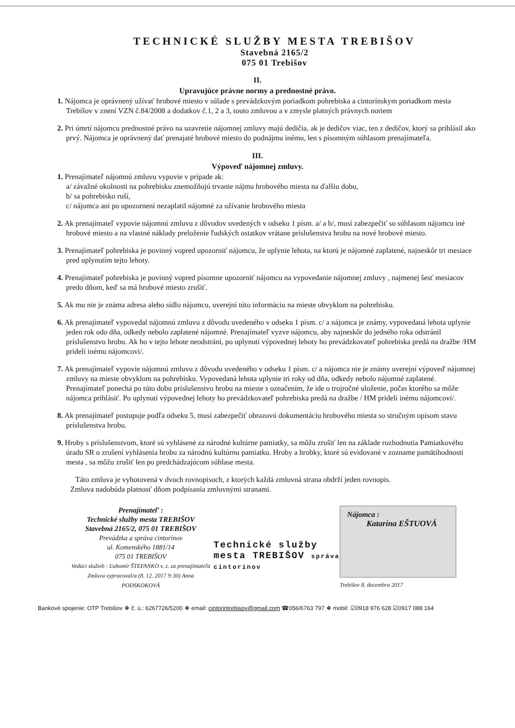TECHNICKÉ SLUŽBY MESTA TREBIŠOV
Stavebná 2165/2
075 01 Trebišov
II.
Upravujúce právne normy a prednostné právo.
1. Nájomca je oprávnený užívať hrobové miesto v súlade s prevádzkovým poriadkom pohrebiska a cintorínskym poriadkom mesta Trebišov v znení VZN č.84/2008 a dodatkov č.1, 2 a 3, touto zmluvou a v zmysle platných právnych noriem
2. Pri úmrtí nájomcu prednostné právo na uzavretie nájomnej zmluvy majú dedičia, ak je dedičov viac, ten z dedičov, ktorý sa prihlásil ako prvý. Nájomca je oprávnený dať prenajaté hrobové miesto do podnájmu inému, len s písomným súhlasom prenajímateľa.
III.
Výpoveď nájomnej zmluvy.
1. Prenajímateľ nájomnú zmluvu vypovie v prípade ak:
a/ závažné okolnosti na pohrebisku znemožňujú trvanie nájmu hrobového miesta na ďalšiu dobu,
b/ sa pohrebisko ruší,
c/ nájomca ani po upozornení nezaplatil nájomné za užívanie hrobového miesta
2. Ak prenajímateľ vypovie nájomnú zmluvu z dôvodov uvedených v odseku 1 písm. a/ a b/, musí zabezpečiť so súhlasom nájomcu iné hrobové miesto a na vlastné náklady preloženie ľudských ostatkov vrátane príslušenstva hrobu na nové hrobové miesto.
3. Prenajímateľ pohrebiska je povinný vopred upozorniť nájomcu, že uplynie lehota, na ktorú je nájomné zaplatené, najneskôr tri mesiace pred uplynutím tejto lehoty.
4. Prenajímateľ pohrebiska je povinný vopred písomne upozorniť nájomcu na vypovedanie nájomnej zmluvy , najmenej šesť mesiacov predo dňom, keď sa má hrobové miesto zrušiť.
5. Ak mu nie je známa adresa alebo sídlo nájomcu, uverejní túto informáciu na mieste obvyklom na pohrebisku.
6. Ak prenajímateľ vypovedal nájomnú zmluvu z dôvodu uvedeného v odseku 1 písm. c/ a nájomca je známy, vypovedaná lehota uplynie jeden rok odo dňa, odkedy nebolo zaplatené nájomné. Prenajímateľ vyzve nájomcu, aby najneskôr do jedného roka odstránil príslušenstvo hrobu. Ak ho v tejto lehote neodstráni, po uplynutí výpovednej lehoty ho prevádzkovateľ pohrebiska predá na dražbe /HM pridelí inému nájomcovi/.
7. Ak prenajímateľ vypovie nájomnú zmluvu z dôvodu uvedeného v odseku 1 písm. c/ a nájomca nie je známy uverejní výpoveď nájomnej zmluvy na mieste obvyklom na pohrebisku. Vypovedaná lehota uplynie tri roky od dňa, odkedy nebolo nájomné zaplatené. Prenajímateľ ponechá po túto dobu príslušenstvo hrobu na mieste s označením, že ide o trojročné uloženie, počas ktorého sa môže nájomca prihlásiť. Po uplynutí výpovednej lehoty ho prevádzkovateľ pohrebiska predá na dražbe / HM pridelí inému nájomcovi/.
8. Ak prenajímateľ postupuje podľa odseku 5, musí zabezpečiť obrazovú dokumentáciu hrobového miesta so stručným opisom stavu príslušenstva hrobu.
9. Hroby s príslušenstvom, ktoré sú vyhlásené za národné kultúrne pamiatky, sa môžu zrušiť len na základe rozhodnutia Pamiatkového úradu SR o zrušení vyhlásenia hrobu za národnú kultúrnu pamiatku. Hroby a hrobky, ktoré sú evidované v zozname pamätihodnosti mesta , sa môžu zrušiť len po predchádzajúcom súhlase mesta.
Táto zmluva je vyhotovená v dvoch rovnopisoch, z ktorých každá zmluvná strana obdrží jeden rovnopis.
Zmluva nadobúda platnosť dňom podpísania zmluvnými stranami.
Prenajímateľ :
Technické služby mesta TREBIŠOV
Stavebná 2165/2, 075 01 TREBIŠOV
Prevádzka a správa cintorínov
ul. Komenského 1881/14
075 01 TREBIŠOV
Vedúci služieb : Ľubomír ŠTEFANKO v. z. za prenajímateľa
Zmluvu vypracoval/a (8. 12. 2017 9:30) Anna PODSKOKOVÁ
Technické služby mesta TREBIŠOV správa cintorínov
Nájomca :
Katarína EŠTUOVÁ
Trebišov 8. decembra 2017
Bankové spojenie: OTP Trebišov ❖ č. ú.: 6267726/5200 ❖ email: cintorintrebisov@gmail.com ☎056/6763 797 ❖ mobil: ☑0918 976 628 ☑0917 088 164